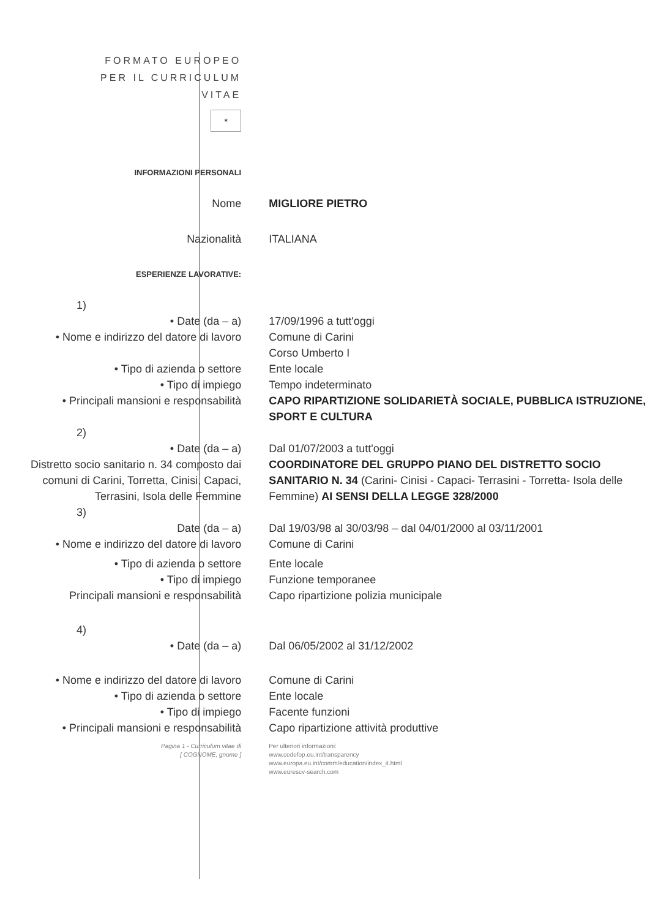| FORMATO EUROPEO PER IL CURRICULUM VITAE | |
| ✶ | |
| INFORMAZIONI PERSONALI | |
| Nome | MIGLIORE PIETRO |
| Nazionalità | ITALIANA |
| ESPERIENZE LAVORATIVE: | |
| 1) | |
| • Date (da – a) | 17/09/1996 a tutt'oggi |
| • Nome e indirizzo del datore di lavoro | Comune di Carini Corso Umberto I |
| • Tipo di azienda o settore | Ente locale |
| • Tipo di impiego | Tempo indeterminato |
| • Principali mansioni e responsabilità | CAPO RIPARTIZIONE SOLIDARIETÀ SOCIALE, PUBBLICA ISTRUZIONE, SPORT E CULTURA |
| 2) | |
| • Date (da – a) | Dal 01/07/2003 a tutt'oggi |
| Distretto socio sanitario n. 34 composto dai comuni di Carini, Torretta, Cinisi, Capaci, Terrasini, Isola delle Femmine | COORDINATORE DEL GRUPPO PIANO DEL DISTRETTO SOCIO SANITARIO N. 34 (Carini- Cinisi - Capaci- Terrasini - Torretta- Isola delle Femmine) AI SENSI DELLA LEGGE 328/2000 |
| 3) | |
| Date (da – a) | Dal 19/03/98 al 30/03/98 – dal 04/01/2000 al 03/11/2001 |
| • Nome e indirizzo del datore di lavoro | Comune di Carini |
| • Tipo di azienda o settore | Ente locale |
| • Tipo di impiego | Funzione temporanee |
| Principali mansioni e responsabilità | Capo ripartizione polizia municipale |
| 4) | |
| • Date (da – a) | Dal 06/05/2002 al 31/12/2002 |
| • Nome e indirizzo del datore di lavoro | Comune di Carini |
| • Tipo di azienda o settore | Ente locale |
| • Tipo di impiego | Facente funzioni |
| • Principali mansioni e responsabilità | Capo ripartizione attività produttive |
| Pagina 1 - Curriculum vitae di [ COGNOME, gnome ] | Per ulteriori informazioni: www.cedefop.eu.int/transparency www.europa.eu.int/comm/education/index_it.html www.eurescv-search.com |